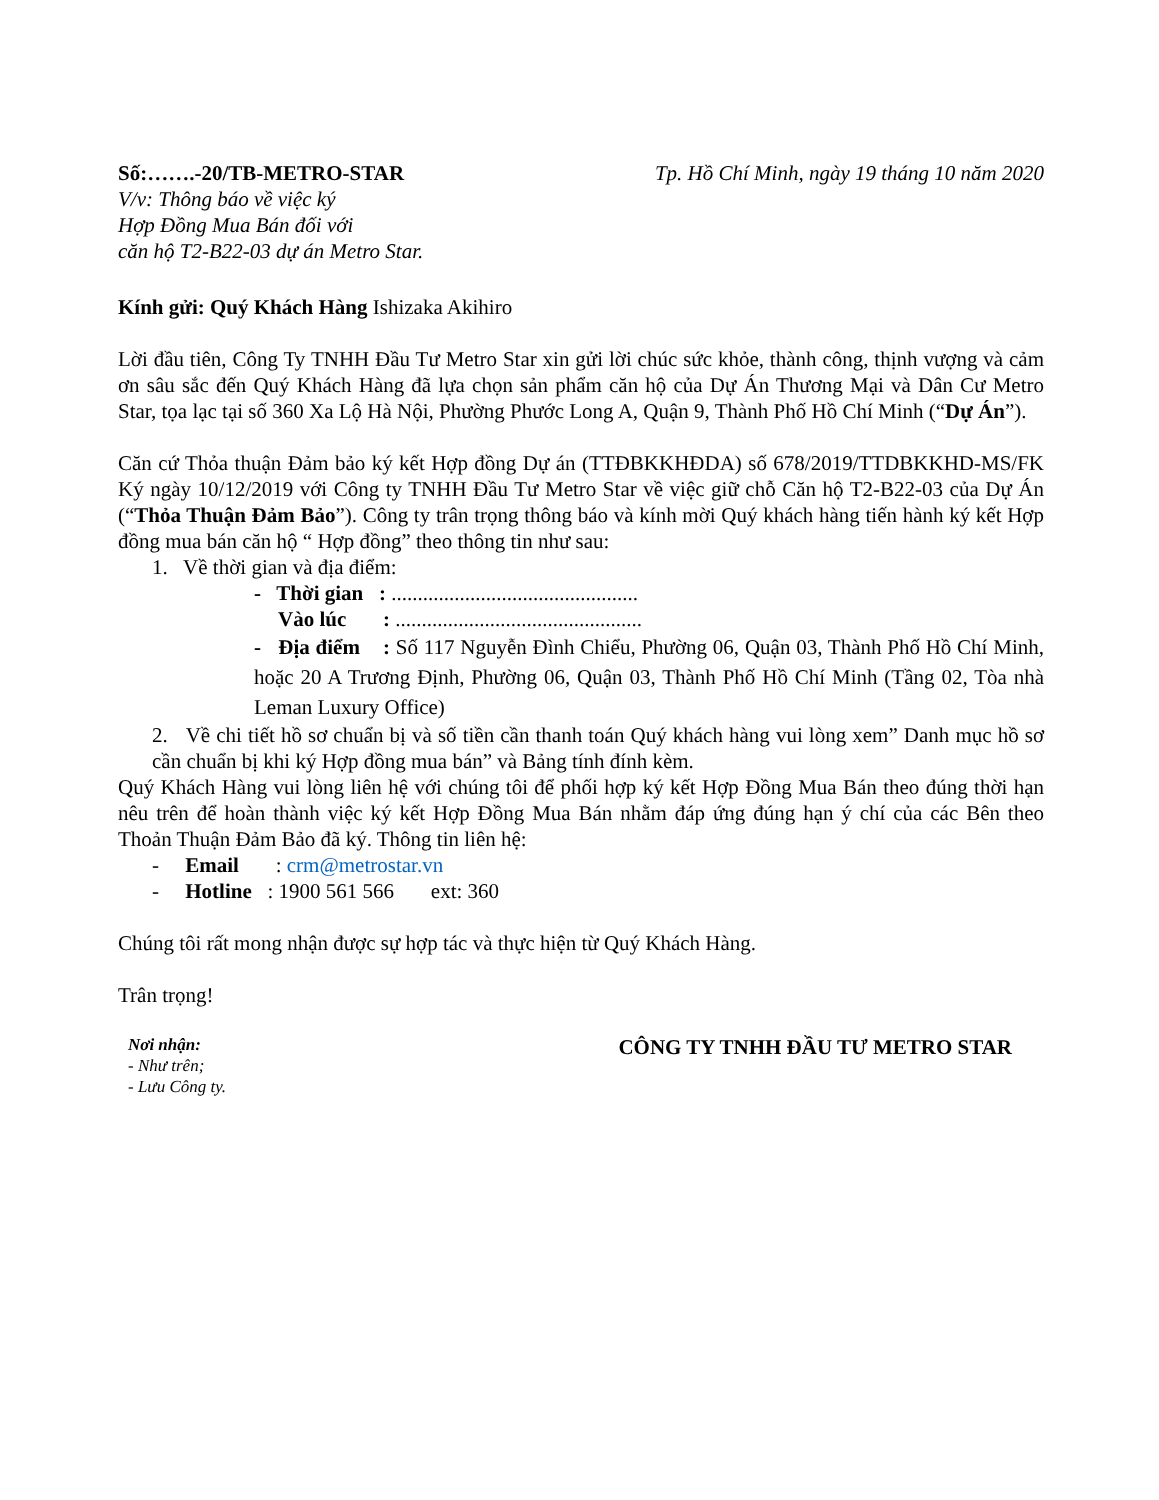Số:…….-20/TB-METRO-STAR Tp. Hồ Chí Minh, ngày 19 tháng 10 năm 2020
V/v: Thông báo về việc ký
Hợp Đồng Mua Bán đối với
căn hộ T2-B22-03 dự án Metro Star.
Kính gửi: Quý Khách Hàng Ishizaka Akihiro
Lời đầu tiên, Công Ty TNHH Đầu Tư Metro Star xin gửi lời chúc sức khỏe, thành công, thịnh vượng và cảm ơn sâu sắc đến Quý Khách Hàng đã lựa chọn sản phẩm căn hộ của Dự Án Thương Mại và Dân Cư Metro Star, tọa lạc tại số 360 Xa Lộ Hà Nội, Phường Phước Long A, Quận 9, Thành Phố Hồ Chí Minh (“Dự Án”).
Căn cứ Thỏa thuận Đảm bảo ký kết Hợp đồng Dự án (TTĐBKKHĐDA) số 678/2019/TTDBKKHD-MS/FK Ký ngày 10/12/2019 với Công ty TNHH Đầu Tư Metro Star về việc giữ chỗ Căn hộ T2-B22-03 của Dự Án (“Thỏa Thuận Đảm Bảo”). Công ty trân trọng thông báo và kính mời Quý khách hàng tiến hành ký kết Hợp đồng mua bán căn hộ “ Hợp đồng” theo thông tin như sau:
1. Về thời gian và địa điểm:
- Thời gian : ...............................................
Vào lúc : ...............................................
- Địa điểm : Số 117 Nguyễn Đình Chiểu, Phường 06, Quận 03, Thành Phố Hồ Chí Minh, hoặc 20 A Trương Định, Phường 06, Quận 03, Thành Phố Hồ Chí Minh (Tầng 02, Tòa nhà Leman Luxury Office)
2. Về chi tiết hồ sơ chuẩn bị và số tiền cần thanh toán Quý khách hàng vui lòng xem” Danh mục hồ sơ cần chuẩn bị khi ký Hợp đồng mua bán” và Bảng tính đính kèm.
Quý Khách Hàng vui lòng liên hệ với chúng tôi để phối hợp ký kết Hợp Đồng Mua Bán theo đúng thời hạn nêu trên để hoàn thành việc ký kết Hợp Đồng Mua Bán nhằm đáp ứng đúng hạn ý chí của các Bên theo Thoản Thuận Đảm Bảo đã ký. Thông tin liên hệ:
- Email : crm@metrostar.vn
- Hotline : 1900 561 566 ext: 360
Chúng tôi rất mong nhận được sự hợp tác và thực hiện từ Quý Khách Hàng.
Trân trọng!
Nơi nhận:
- Như trên;
- Lưu Công ty.
CÔNG TY TNHH ĐẦU TƯ METRO STAR